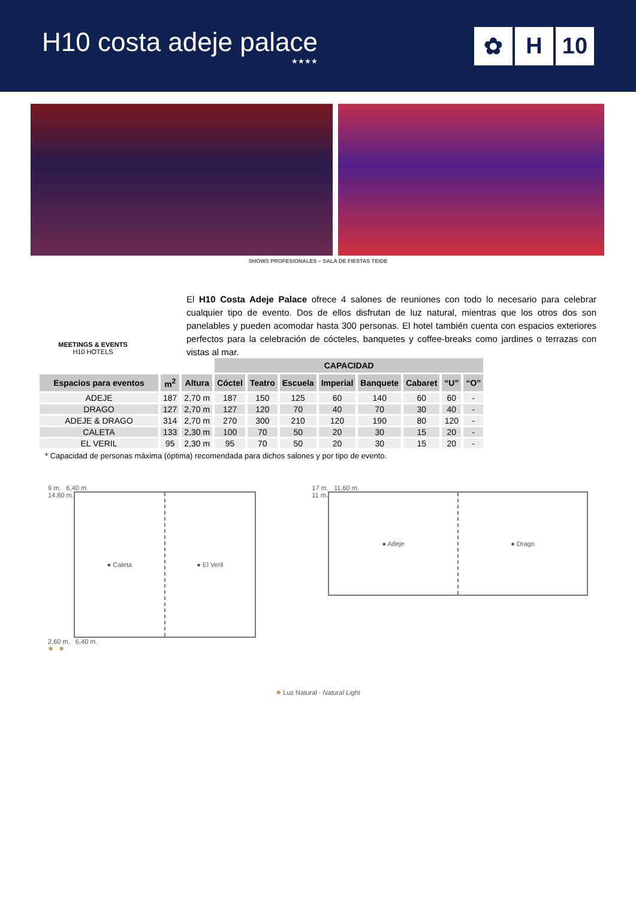H10 costa adeje palace
★★★★
✿ H 10
SHOWS PROFESIONALES – SALA DE FIESTAS TEIDE
MEETINGS & EVENTS
H10 HOTELS
El H10 Costa Adeje Palace ofrece 4 salones de reuniones con todo lo necesario para celebrar cualquier tipo de evento. Dos de ellos disfrutan de luz natural, mientras que los otros dos son panelables y pueden acomodar hasta 300 personas. El hotel también cuenta con espacios exteriores perfectos para la celebración de cócteles, banquetes y coffee-breaks como jardines o terrazas con vistas al mar.
| | | | CAPACIDAD | | | | | | | |
| Espacios para eventos | m<sup>2</sup> | Altura | Cóctel | Teatro | Escuela | Imperial | Banquete | Cabaret | “U” | “O” |
| ADEJE | 187 | 2,70 m | 187 | 150 | 125 | 60 | 140 | 60 | 60 | - |
| DRAGO | 127 | 2,70 m | 127 | 120 | 70 | 40 | 70 | 30 | 40 | - |
| ADEJE & DRAGO | 314 | 2,70 m | 270 | 300 | 210 | 120 | 190 | 80 | 120 | - |
| CALETA | 133 | 2,30 m | 100 | 70 | 50 | 20 | 30 | 15 | 20 | - |
| EL VERIL | 95 | 2,30 m | 95 | 70 | 50 | 20 | 30 | 15 | 20 | - |
* Capacidad de personas máxima (óptima) recomendada para dichos salones y por tipo de evento.
9 m. 6,40 m.
14,80 m.
● Caleta ● El Veril
2,60 m. 6,40 m.
✹ ✹
17 m. 11,60 m.
11 m.
● Adeje ● Drago
✹ Luz Natural · Natural Light